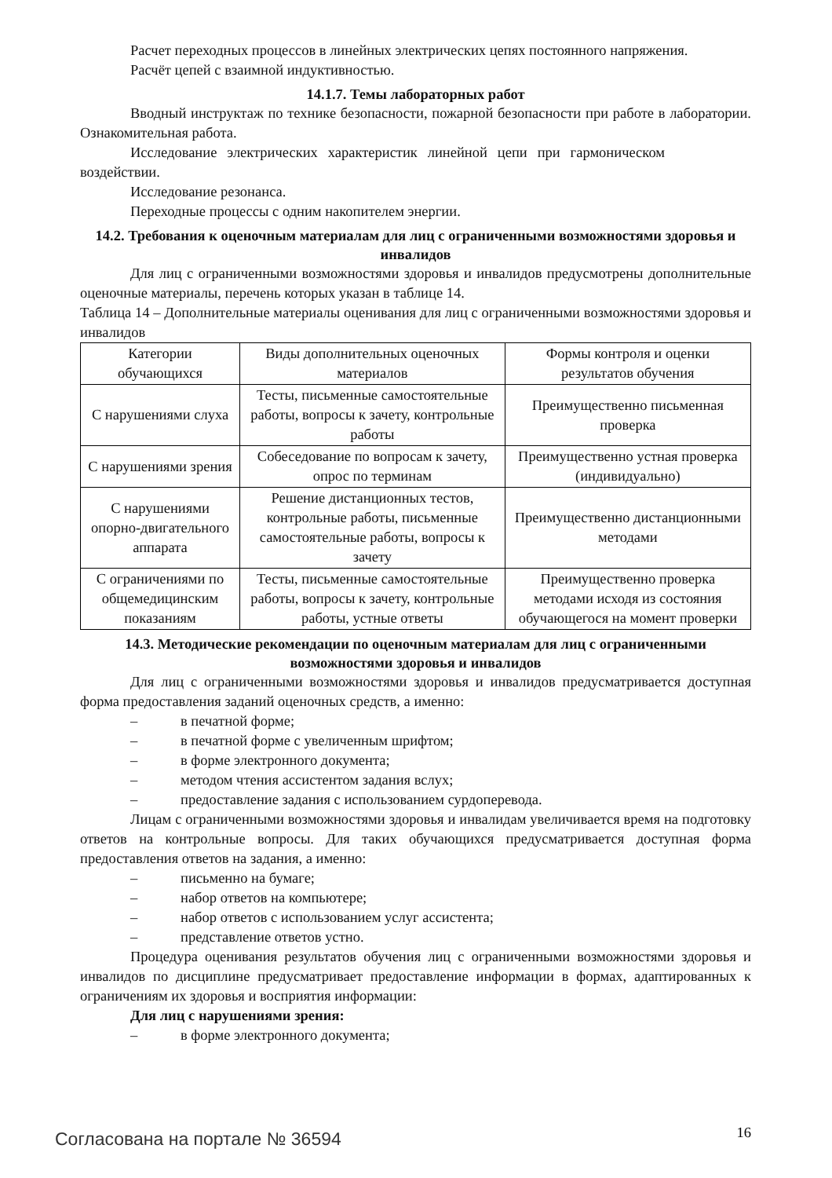Расчет переходных процессов в линейных электрических цепях постоянного напряжения.
Расчёт цепей с взаимной индуктивностью.
14.1.7. Темы лабораторных работ
Вводный инструктаж по технике безопасности, пожарной безопасности при работе в лаборатории. Ознакомительная работа.
Исследование электрических характеристик линейной цепи при гармоническом воздействии.
Исследование резонанса.
Переходные процессы с одним накопителем энергии.
14.2. Требования к оценочным материалам для лиц с ограниченными возможностями здоровья и инвалидов
Для лиц с ограниченными возможностями здоровья и инвалидов предусмотрены дополнительные оценочные материалы, перечень которых указан в таблице 14.
Таблица 14 – Дополнительные материалы оценивания для лиц с ограниченными возможностями здоровья и инвалидов
| Категории обучающихся | Виды дополнительных оценочных материалов | Формы контроля и оценки результатов обучения |
| С нарушениями слуха | Тесты, письменные самостоятельные работы, вопросы к зачету, контрольные работы | Преимущественно письменная проверка |
| С нарушениями зрения | Собеседование по вопросам к зачету, опрос по терминам | Преимущественно устная проверка (индивидуально) |
| С нарушениями опорно-двигательного аппарата | Решение дистанционных тестов, контрольные работы, письменные самостоятельные работы, вопросы к зачету | Преимущественно дистанционными методами |
| С ограничениями по общемедицинским показаниям | Тесты, письменные самостоятельные работы, вопросы к зачету, контрольные работы, устные ответы | Преимущественно проверка методами исходя из состояния обучающегося на момент проверки |
14.3. Методические рекомендации по оценочным материалам для лиц с ограниченными возможностями здоровья и инвалидов
Для лиц с ограниченными возможностями здоровья и инвалидов предусматривается доступная форма предоставления заданий оценочных средств, а именно:
– в печатной форме;
– в печатной форме с увеличенным шрифтом;
– в форме электронного документа;
– методом чтения ассистентом задания вслух;
– предоставление задания с использованием сурдоперевода.
Лицам с ограниченными возможностями здоровья и инвалидам увеличивается время на подготовку ответов на контрольные вопросы. Для таких обучающихся предусматривается доступная форма предоставления ответов на задания, а именно:
– письменно на бумаге;
– набор ответов на компьютере;
– набор ответов с использованием услуг ассистента;
– представление ответов устно.
Процедура оценивания результатов обучения лиц с ограниченными возможностями здоровья и инвалидов по дисциплине предусматривает предоставление информации в формах, адаптированных к ограничениям их здоровья и восприятия информации:
Для лиц с нарушениями зрения:
– в форме электронного документа;
Согласована на портале № 36594 16